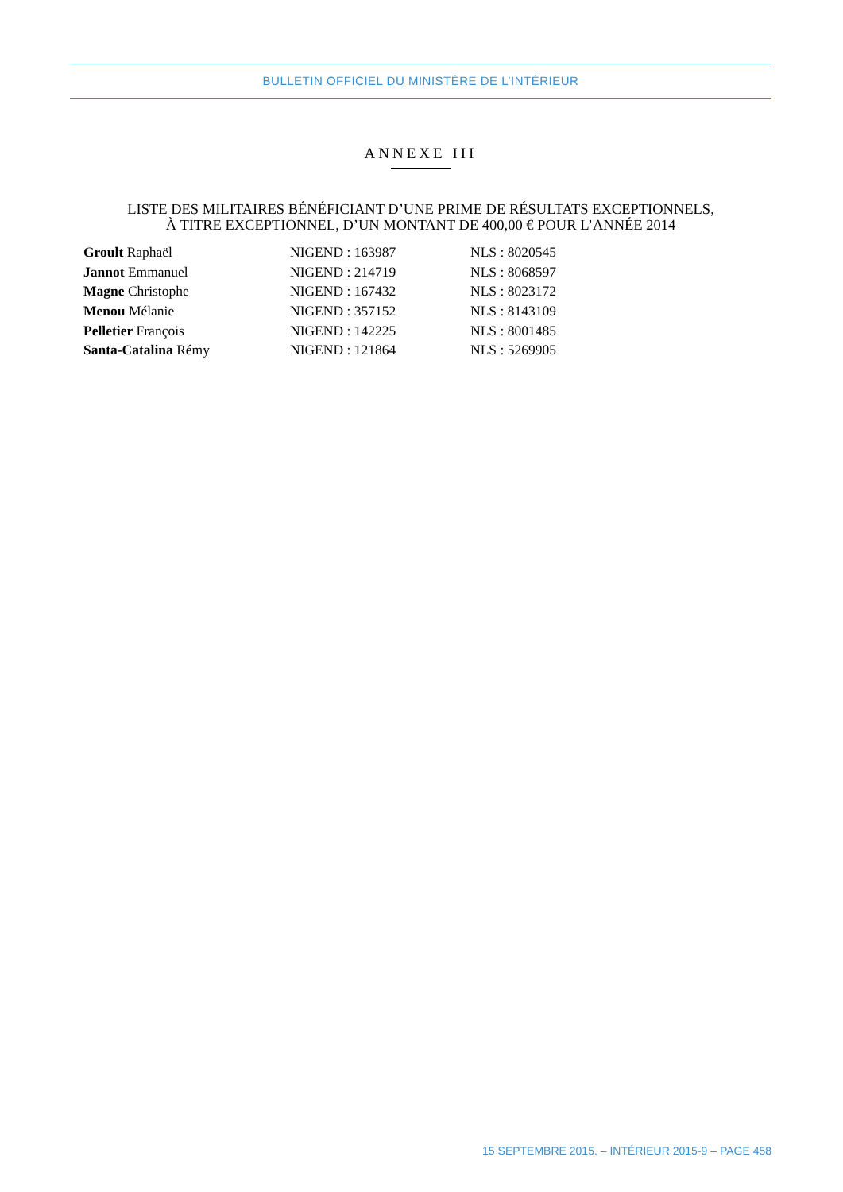BULLETIN OFFICIEL DU MINISTÈRE DE L’INTÉRIEUR
ANNEXE III
LISTE DES MILITAIRES BÉNÉFICIANT D’UNE PRIME DE RÉSULTATS EXCEPTIONNELS,
À TITRE EXCEPTIONNEL, D’UN MONTANT DE 400,00 € POUR L’ANNÉE 2014
| Groult Raphaël | NIGEND : 163987 | NLS : 8020545 |
| Jannot Emmanuel | NIGEND : 214719 | NLS : 8068597 |
| Magne Christophe | NIGEND : 167432 | NLS : 8023172 |
| Menou Mélanie | NIGEND : 357152 | NLS : 8143109 |
| Pelletier François | NIGEND : 142225 | NLS : 8001485 |
| Santa-Catalina Rémy | NIGEND : 121864 | NLS : 5269905 |
15 SEPTEMBRE 2015. – INTÉRIEUR 2015-9 – PAGE 458